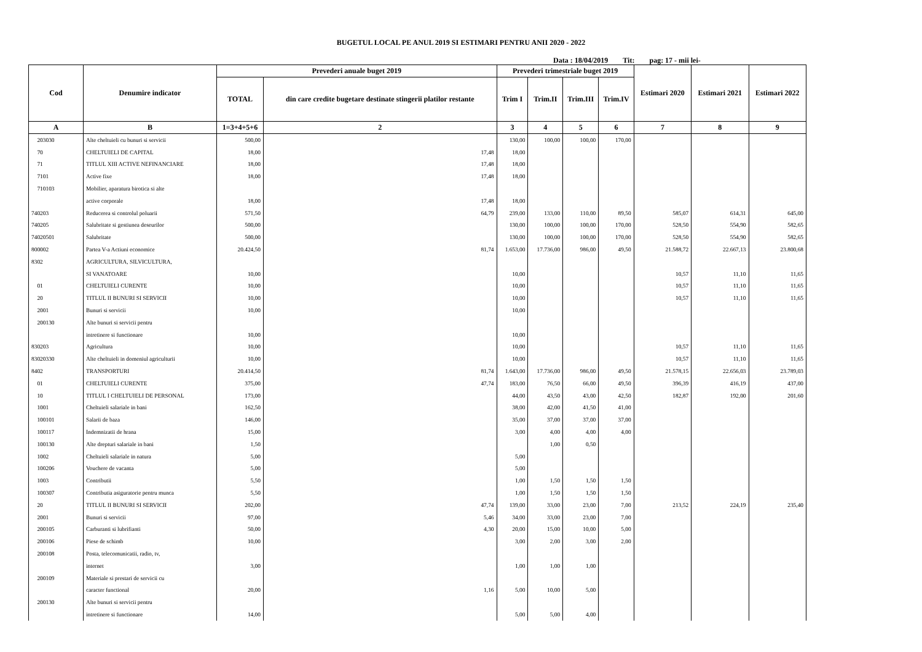BUGETUL LOCAL PE ANUL 2019 SI ESTIMARI PENTRU ANII 2020 - 2022
Data : 18/04/2019 Tit: pag: 17 - mii lei-
| Cod | Denumire indicator | Prevederi anuale buget 2019 | | Prevederi trimestriale buget 2019 | | | | Estimari 2020 | Estimari 2021 | Estimari 2022 |
| --- | --- | --- | --- | --- | --- | --- | --- | --- | --- | --- |
| | | TOTAL | din care credite bugetare destinate stingerii platilor restante | Trim I | Trim.II | Trim.III | Trim.IV | | | |
| A | B | 1=3+4+5+6 | 2 | 3 | 4 | 5 | 6 | 7 | 8 | 9 |
| 203030 | Alte cheltuieli cu bunuri si servicii | 500,00 | | 130,00 | 100,00 | 100,00 | 170,00 | | | |
| 70 | CHELTUIELI DE CAPITAL | 18,00 | 17,48 | 18,00 | | | | | | |
| 71 | TITLUL XIII ACTIVE NEFINANCIARE | 18,00 | 17,48 | 18,00 | | | | | | |
| 7101 | Active fixe | 18,00 | 17,48 | 18,00 | | | | | | |
| 710103 | Mobilier, aparatura birotica si alte | | | | | | | | | |
| | active corporale | 18,00 | 17,48 | 18,00 | | | | | | |
| 740203 | Reducerea si controlul poluarii | 571,50 | 64,79 | 239,00 | 133,00 | 110,00 | 89,50 | 585,07 | 614,31 | 645,00 |
| 740205 | Salubritate si gestiunea deseurilor | 500,00 | | 130,00 | 100,00 | 100,00 | 170,00 | 528,50 | 554,90 | 582,65 |
| 74020501 | Salubritate | 500,00 | | 130,00 | 100,00 | 100,00 | 170,00 | 528,50 | 554,90 | 582,65 |
| 800002 | Partea V-a Actiuni economice | 20.424,50 | 81,74 | 1.653,00 | 17.736,00 | 986,00 | 49,50 | 21.588,72 | 22.667,13 | 23.800,68 |
| 8302 | AGRICULTURA, SILVICULTURA, | | | | | | | | | |
| | SI VANATOARE | 10,00 | | 10,00 | | | | 10,57 | 11,10 | 11,65 |
| 01 | CHELTUIELI CURENTE | 10,00 | | 10,00 | | | | 10,57 | 11,10 | 11,65 |
| 20 | TITLUL II BUNURI SI SERVICII | 10,00 | | 10,00 | | | | 10,57 | 11,10 | 11,65 |
| 2001 | Bunuri si servicii | 10,00 | | 10,00 | | | | | | |
| 200130 | Alte bunuri si servicii pentru | | | | | | | | | |
| | intretinere si functionare | 10,00 | | 10,00 | | | | | | |
| 830203 | Agricultura | 10,00 | | 10,00 | | | | 10,57 | 11,10 | 11,65 |
| 83020330 | Alte cheltuieli in domeniul agriculturii | 10,00 | | 10,00 | | | | 10,57 | 11,10 | 11,65 |
| 8402 | TRANSPORTURI | 20.414,50 | 81,74 | 1.643,00 | 17.736,00 | 986,00 | 49,50 | 21.578,15 | 22.656,03 | 23.789,03 |
| 01 | CHELTUIELI CURENTE | 375,00 | 47,74 | 183,00 | 76,50 | 66,00 | 49,50 | 396,39 | 416,19 | 437,00 |
| 10 | TITLUL I CHELTUIELI DE PERSONAL | 173,00 | | 44,00 | 43,50 | 43,00 | 42,50 | 182,87 | 192,00 | 201,60 |
| 1001 | Cheltuieli salariale in bani | 162,50 | | 38,00 | 42,00 | 41,50 | 41,00 | | | |
| 100101 | Salarii de baza | 146,00 | | 35,00 | 37,00 | 37,00 | 37,00 | | | |
| 100117 | Indemnizatii de hrana | 15,00 | | 3,00 | 4,00 | 4,00 | 4,00 | | | |
| 100130 | Alte drepturi salariale in bani | 1,50 | | | 1,00 | 0,50 | | | | |
| 1002 | Cheltuieli salariale in natura | 5,00 | | 5,00 | | | | | | |
| 100206 | Vouchere de vacanta | 5,00 | | 5,00 | | | | | | |
| 1003 | Contributii | 5,50 | | 1,00 | 1,50 | 1,50 | 1,50 | | | |
| 100307 | Contributia asiguratorie pentru munca | 5,50 | | 1,00 | 1,50 | 1,50 | 1,50 | | | |
| 20 | TITLUL II BUNURI SI SERVICII | 202,00 | 47,74 | 139,00 | 33,00 | 23,00 | 7,00 | 213,52 | 224,19 | 235,40 |
| 2001 | Bunuri si servicii | 97,00 | 5,46 | 34,00 | 33,00 | 23,00 | 7,00 | | | |
| 200105 | Carburanti si lubrifianti | 50,00 | 4,30 | 20,00 | 15,00 | 10,00 | 5,00 | | | |
| 200106 | Piese de schimb | 10,00 | | 3,00 | 2,00 | 3,00 | 2,00 | | | |
| 200108 | Posta, telecomunicatii, radio, tv, | | | | | | | | | |
| | internet | 3,00 | | 1,00 | 1,00 | 1,00 | | | | |
| 200109 | Materiale si prestari de servicii cu | | | | | | | | | |
| | caracter functional | 20,00 | 1,16 | 5,00 | 10,00 | 5,00 | | | | |
| 200130 | Alte bunuri si servicii pentru | | | | | | | | | |
| | intretinere si functionare | 14,00 | | 5,00 | 5,00 | 4,00 | | | | |